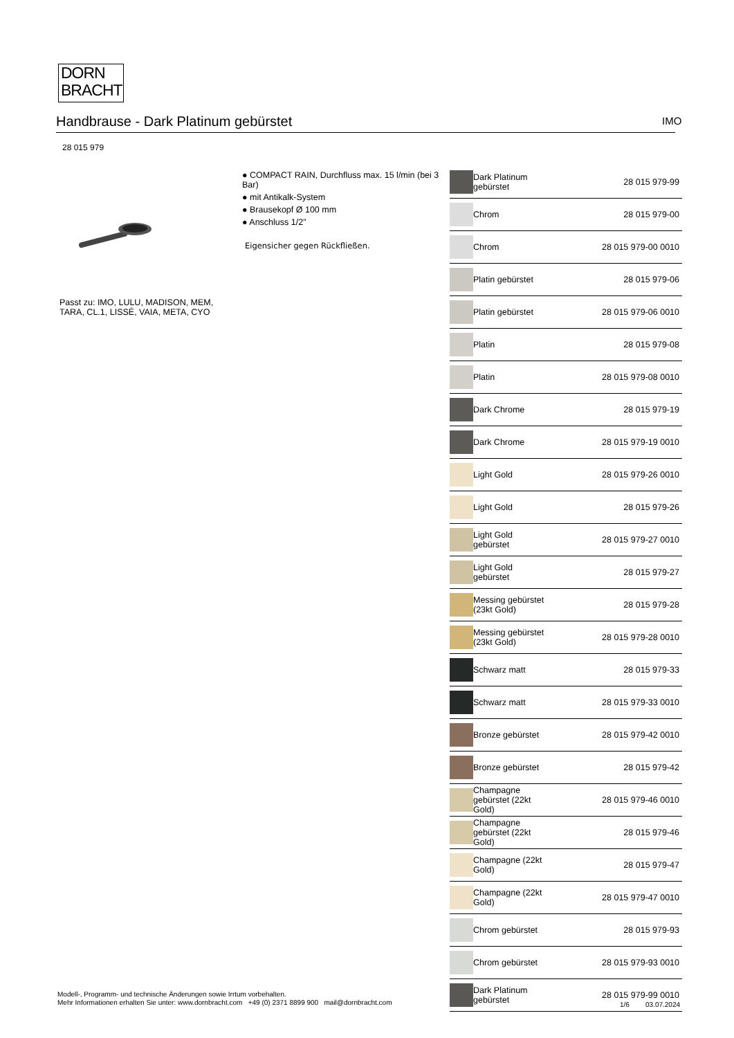DORN
BRACHT
Handbrause - Dark Platinum gebürstet IMO
28 015 979
Passt zu: IMO, LULU, MADISON, MEM,
TARA, CL.1, LISSÉ, VAIA, META, CYO
● COMPACT RAIN, Durchfluss max. 15 l/min (bei 3 Bar)
● mit Antikalk-System
● Brausekopf Ø 100 mm
● Anschluss 1/2"
Eigensicher gegen Rückfließen.
| | Dark Platinum gebürstet | 28 015 979-99 |
| | Chrom | 28 015 979-00 |
| | Chrom | 28 015 979-00 0010 |
| | Platin gebürstet | 28 015 979-06 |
| | Platin gebürstet | 28 015 979-06 0010 |
| | Platin | 28 015 979-08 |
| | Platin | 28 015 979-08 0010 |
| | Dark Chrome | 28 015 979-19 |
| | Dark Chrome | 28 015 979-19 0010 |
| | Light Gold | 28 015 979-26 0010 |
| | Light Gold | 28 015 979-26 |
| | Light Gold gebürstet | 28 015 979-27 0010 |
| | Light Gold gebürstet | 28 015 979-27 |
| | Messing gebürstet (23kt Gold) | 28 015 979-28 |
| | Messing gebürstet (23kt Gold) | 28 015 979-28 0010 |
| | Schwarz matt | 28 015 979-33 |
| | Schwarz matt | 28 015 979-33 0010 |
| | Bronze gebürstet | 28 015 979-42 0010 |
| | Bronze gebürstet | 28 015 979-42 |
| | Champagne gebürstet (22kt Gold) | 28 015 979-46 0010 |
| | Champagne gebürstet (22kt Gold) | 28 015 979-46 |
| | Champagne (22kt Gold) | 28 015 979-47 |
| | Champagne (22kt Gold) | 28 015 979-47 0010 |
| | Chrom gebürstet | 28 015 979-93 |
| | Chrom gebürstet | 28 015 979-93 0010 |
| | Dark Platinum gebürstet | 28 015 979-99 0010 |
Modell-, Programm- und technische Änderungen sowie Irrtum vorbehalten.
Mehr Informationen erhalten Sie unter: www.dornbracht.com +49 (0) 2371 8899 900 mail@dornbracht.com
1/6 03.07.2024